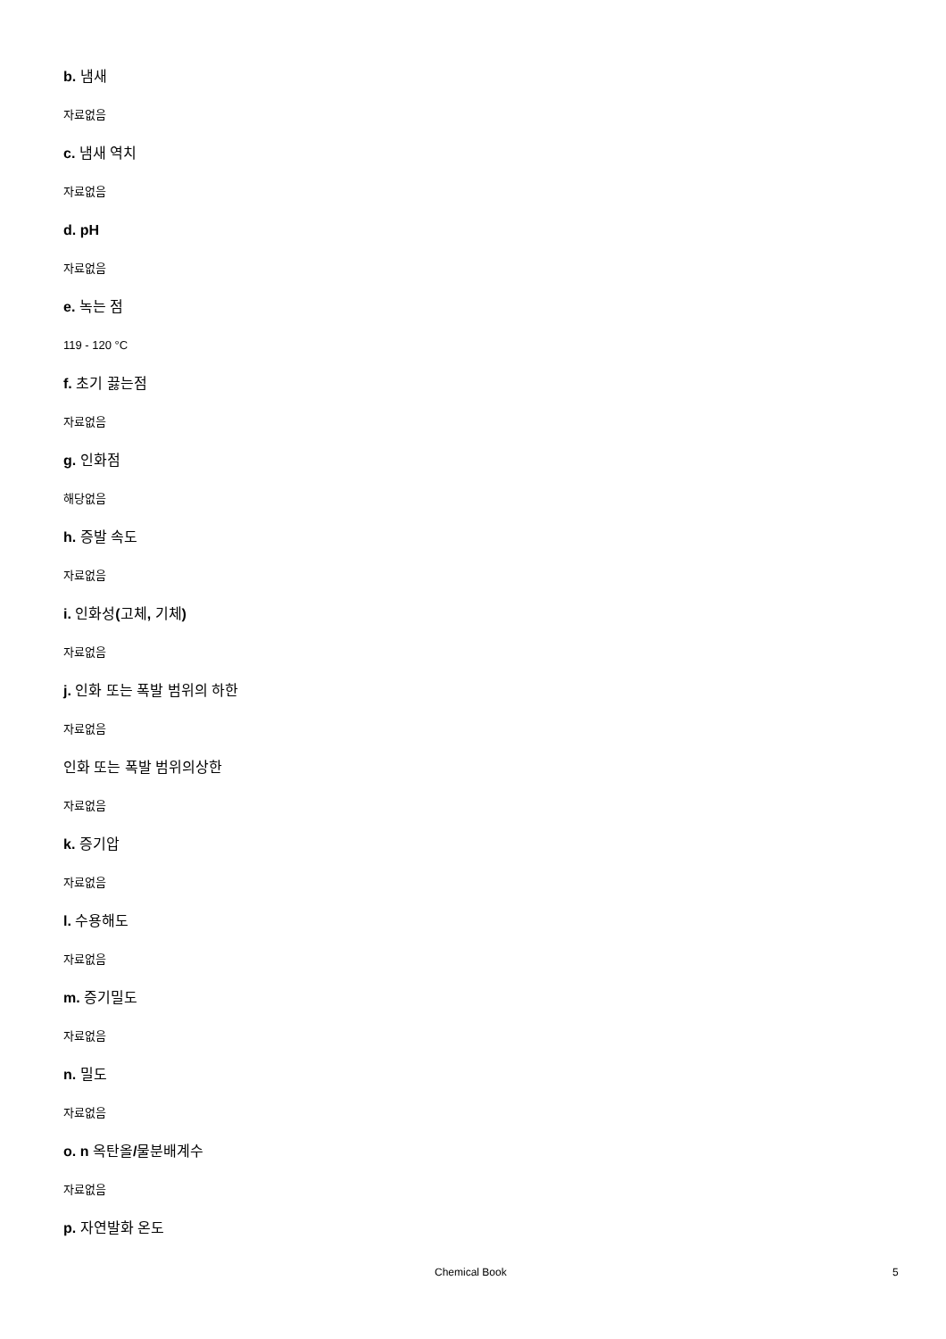b. 냄새
자료없음
c. 냄새 역치
자료없음
d. pH
자료없음
e. 녹는 점
119 - 120 °C
f. 초기 끓는점
자료없음
g. 인화점
해당없음
h. 증발 속도
자료없음
i. 인화성(고체, 기체)
자료없음
j. 인화 또는 폭발 범위의 하한
자료없음
인화 또는 폭발 범위의상한
자료없음
k. 증기압
자료없음
l. 수용해도
자료없음
m. 증기밀도
자료없음
n. 밀도
자료없음
o. n 옥탄올/물분배계수
자료없음
p. 자연발화 온도
Chemical Book 5